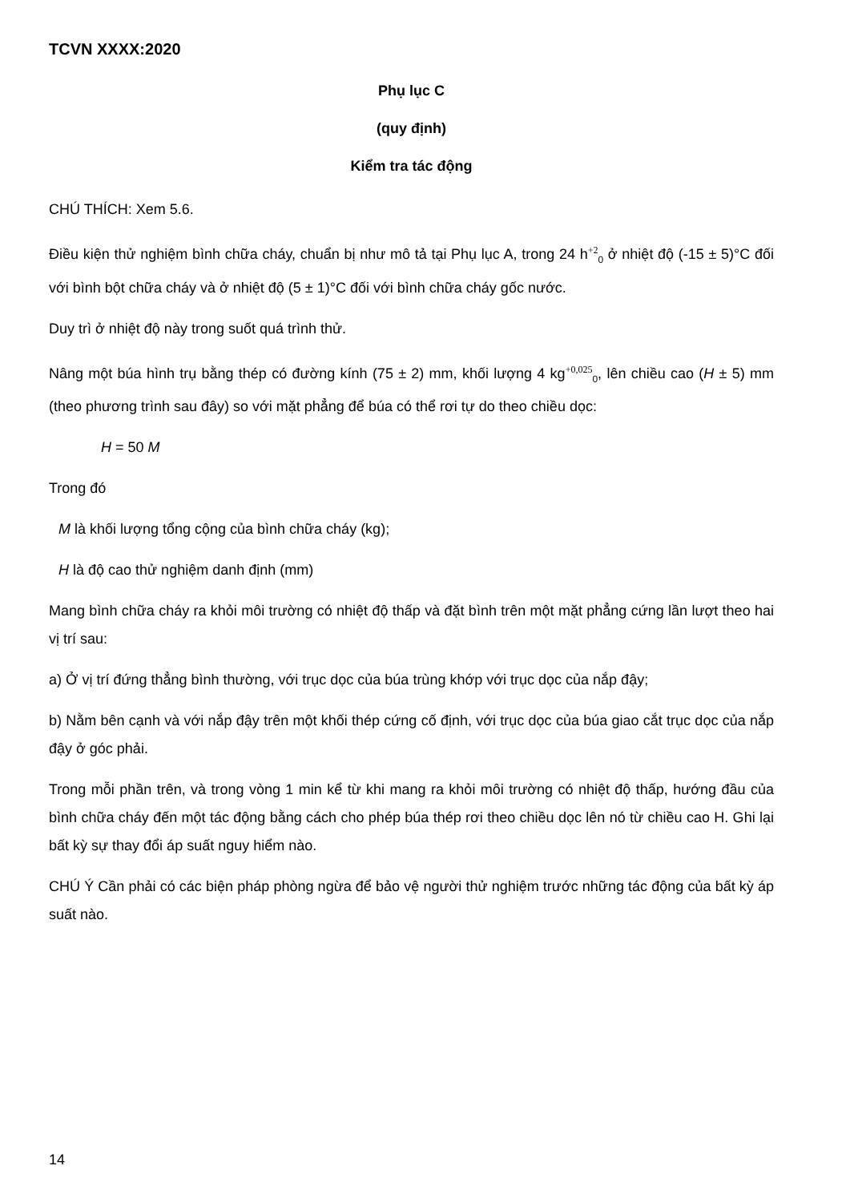TCVN XXXX:2020
Phụ lục C
(quy định)
Kiểm tra tác động
CHÚ THÍCH: Xem 5.6.
Điều kiện thử nghiệm bình chữa cháy, chuẩn bị như mô tả tại Phụ lục A, trong 24 h<sup>+2</sup><sub>0</sub> ở nhiệt độ (-15 ± 5)°C đối với bình bột chữa cháy và ở nhiệt độ (5 ± 1)°C đối với bình chữa cháy gốc nước.
Duy trì ở nhiệt độ này trong suốt quá trình thử.
Nâng một búa hình trụ bằng thép có đường kính (75 ± 2) mm, khối lượng 4 kg<sup>+0,025</sup><sub>0</sub>, lên chiều cao (H ± 5) mm (theo phương trình sau đây) so với mặt phẳng để búa có thể rơi tự do theo chiều dọc:
H = 50 M
Trong đó
M là khối lượng tổng cộng của bình chữa cháy (kg);
H là độ cao thử nghiệm danh định (mm)
Mang bình chữa cháy ra khỏi môi trường có nhiệt độ thấp và đặt bình trên một mặt phẳng cứng lần lượt theo hai vị trí sau:
a) Ở vị trí đứng thẳng bình thường, với trục dọc của búa trùng khớp với trục dọc của nắp đậy;
b) Nằm bên cạnh và với nắp đậy trên một khối thép cứng cố định, với trục dọc của búa giao cắt trục dọc của nắp đậy ở góc phải.
Trong mỗi phần trên, và trong vòng 1 min kể từ khi mang ra khỏi môi trường có nhiệt độ thấp, hướng đầu của bình chữa cháy đến một tác động bằng cách cho phép búa thép rơi theo chiều dọc lên nó từ chiều cao H. Ghi lại bất kỳ sự thay đổi áp suất nguy hiểm nào.
CHÚ Ý Cần phải có các biện pháp phòng ngừa để bảo vệ người thử nghiệm trước những tác động của bất kỳ áp suất nào.
14